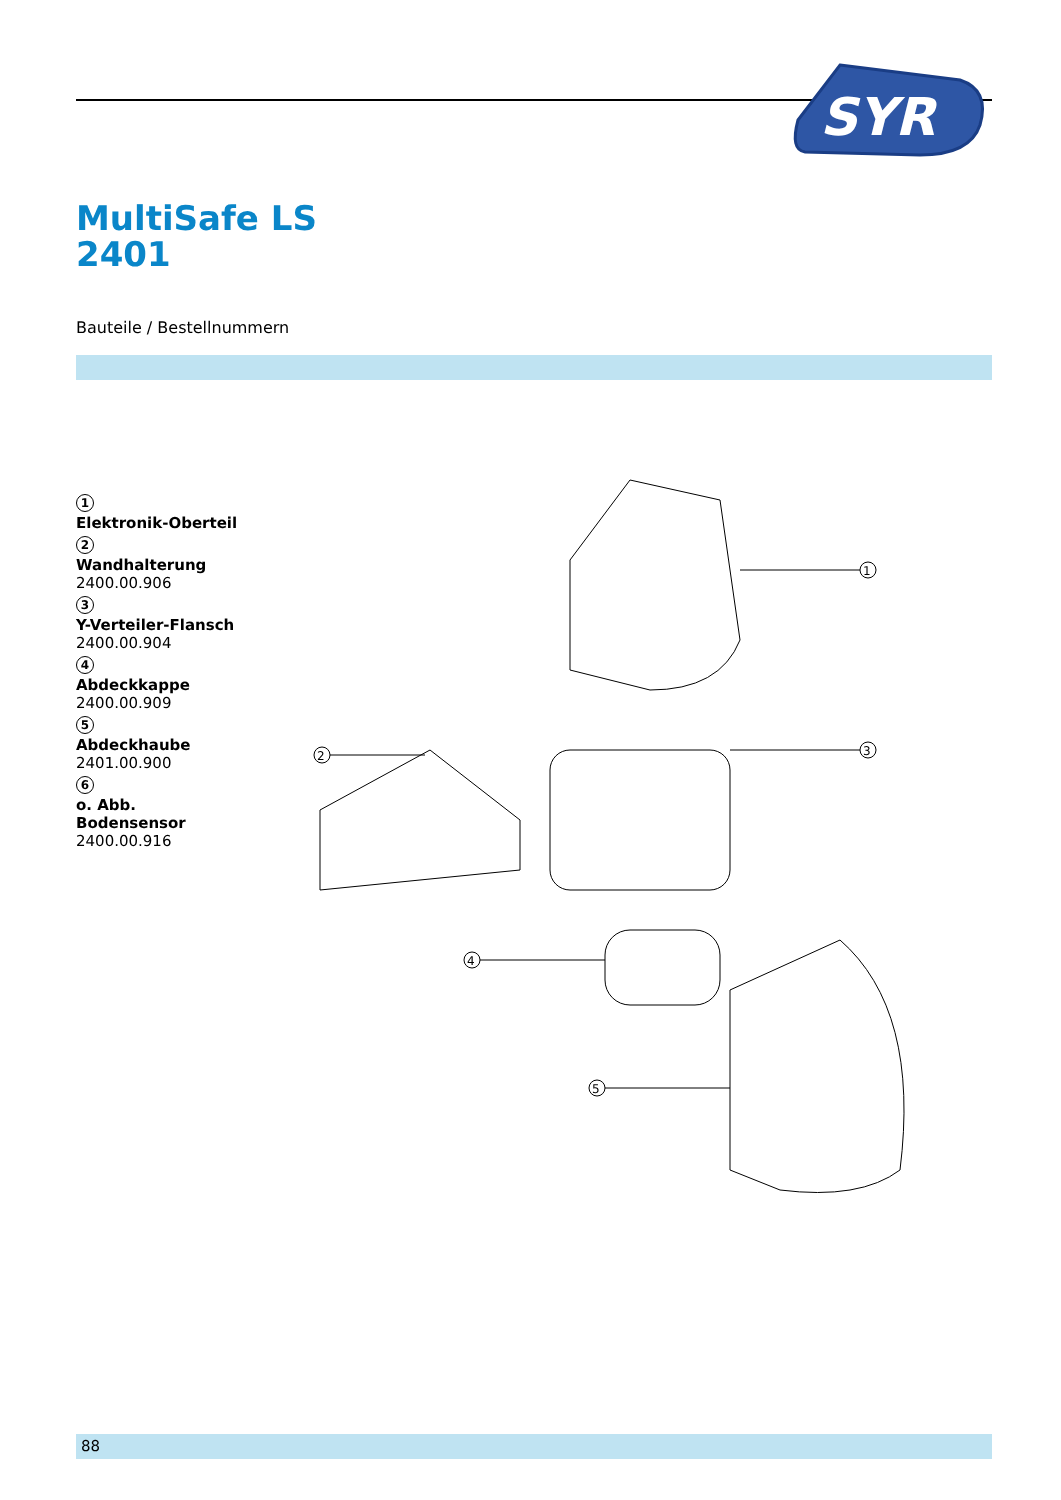SYR
MultiSafe LS
2401
Bauteile / Bestellnummern
1
Elektronik-Oberteil
2
Wandhalterung
2400.00.906
3
Y-Verteiler-Flansch
2400.00.904
4
Abdeckkappe
2400.00.909
5
Abdeckhaube
2401.00.900
6
o. Abb.
Bodensensor
2400.00.916
1
2
3
4
5
88